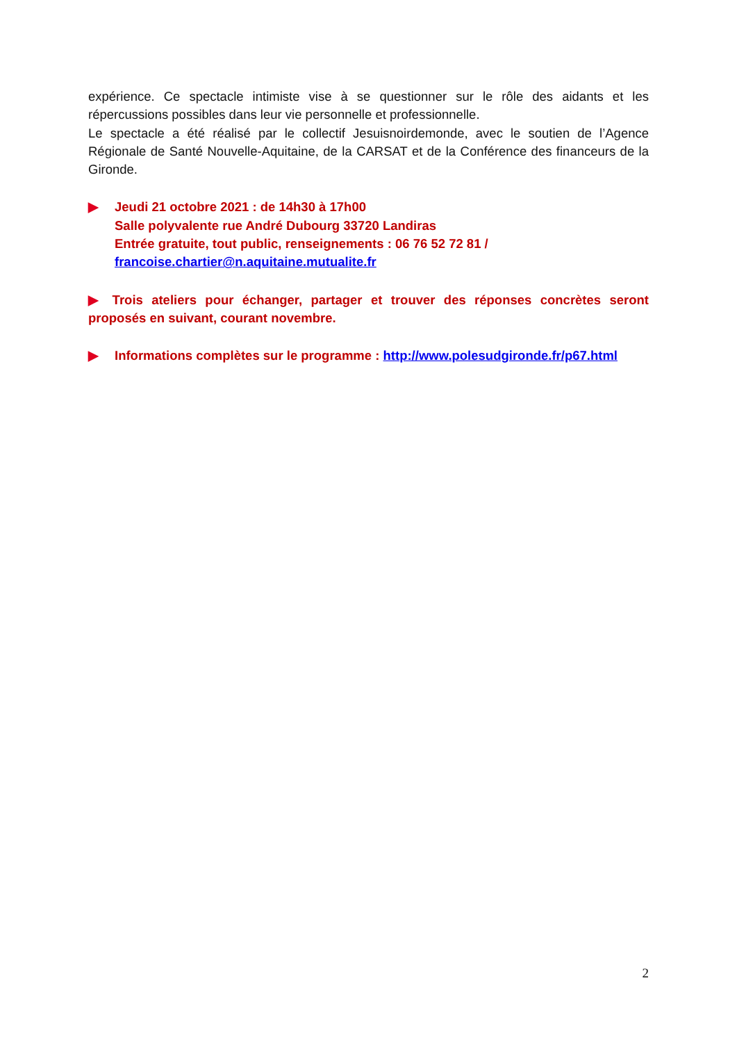expérience. Ce spectacle intimiste vise à se questionner sur le rôle des aidants et les répercussions possibles dans leur vie personnelle et professionnelle.
Le spectacle a été réalisé par le collectif Jesuisnoirdemonde, avec le soutien de l’Agence Régionale de Santé Nouvelle-Aquitaine, de la CARSAT et de la Conférence des financeurs de la Gironde.
▶ Jeudi 21 octobre 2021 : de 14h30 à 17h00
Salle polyvalente rue André Dubourg 33720 Landiras
Entrée gratuite, tout public, renseignements : 06 76 52 72 81 /
francoise.chartier@n.aquitaine.mutualite.fr
▶ Trois ateliers pour échanger, partager et trouver des réponses concrètes seront proposés en suivant, courant novembre.
▶ Informations complètes sur le programme : http://www.polesudgironde.fr/p67.html
2